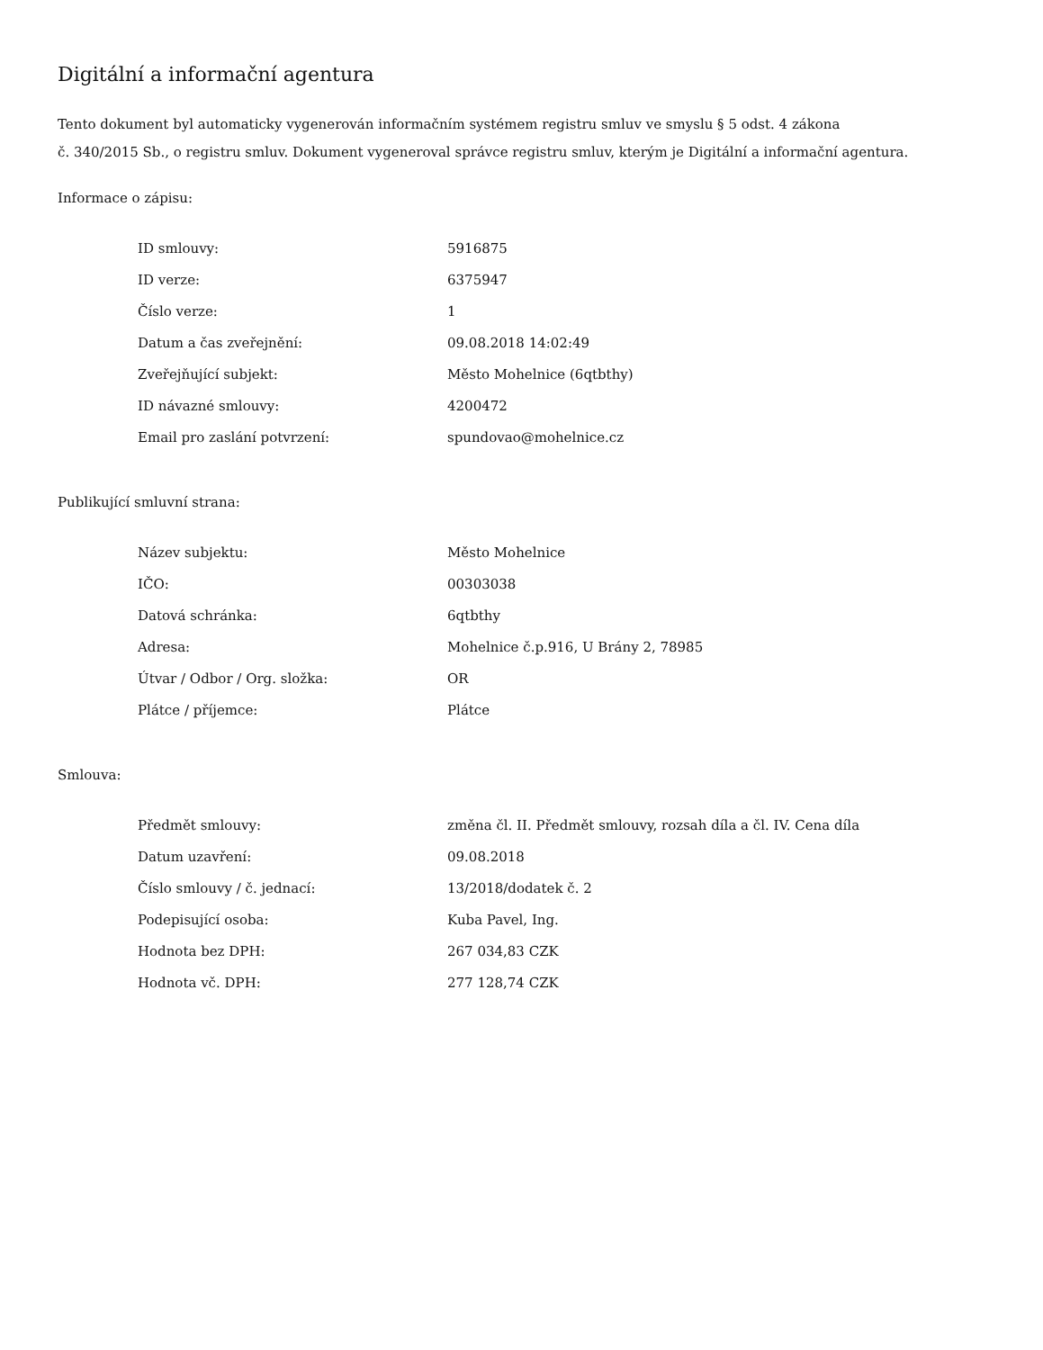Digitální a informační agentura
Tento dokument byl automaticky vygenerován informačním systémem registru smluv ve smyslu § 5 odst. 4 zákona
č. 340/2015 Sb., o registru smluv. Dokument vygeneroval správce registru smluv, kterým je Digitální a informační agentura.
Informace o zápisu:
| ID smlouvy: | 5916875 |
| ID verze: | 6375947 |
| Číslo verze: | 1 |
| Datum a čas zveřejnění: | 09.08.2018 14:02:49 |
| Zveřejňující subjekt: | Město Mohelnice (6qtbthy) |
| ID návazné smlouvy: | 4200472 |
| Email pro zaslání potvrzení: | spundovao@mohelnice.cz |
Publikující smluvní strana:
| Název subjektu: | Město Mohelnice |
| IČO: | 00303038 |
| Datová schránka: | 6qtbthy |
| Adresa: | Mohelnice č.p.916, U Brány 2, 78985 |
| Útvar / Odbor / Org. složka: | OR |
| Plátce / příjemce: | Plátce |
Smlouva:
| Předmět smlouvy: | změna čl. II. Předmět smlouvy, rozsah díla a čl. IV. Cena díla |
| Datum uzavření: | 09.08.2018 |
| Číslo smlouvy / č. jednací: | 13/2018/dodatek č. 2 |
| Podepisující osoba: | Kuba Pavel, Ing. |
| Hodnota bez DPH: | 267 034,83 CZK |
| Hodnota vč. DPH: | 277 128,74 CZK |